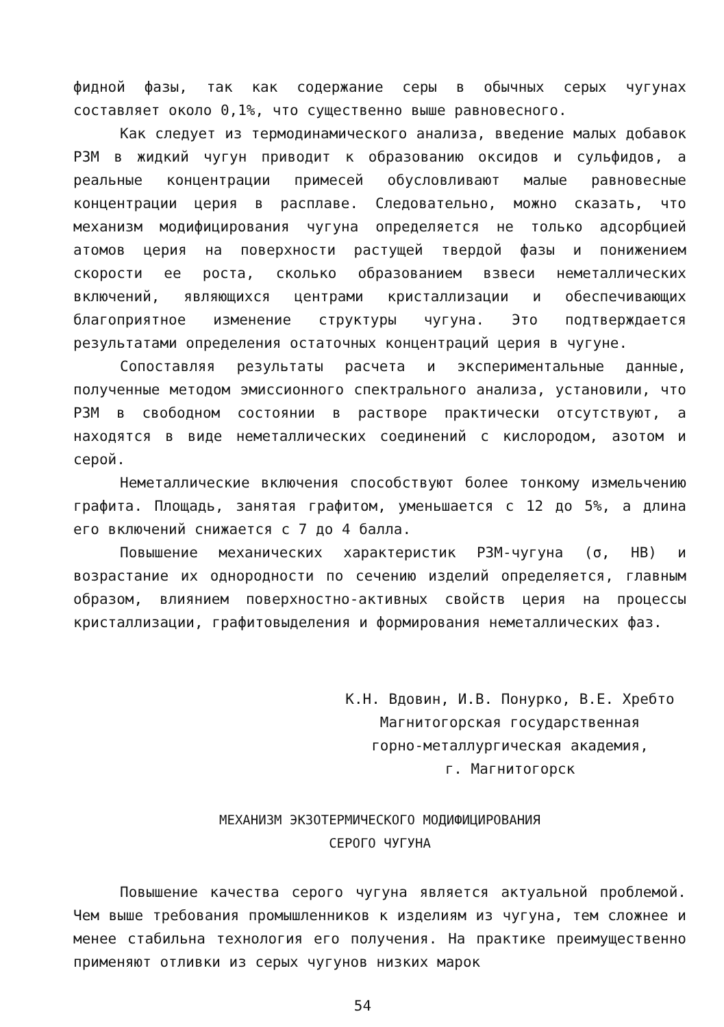фидной фазы, так как содержание серы в обычных серых чугунах составляет около 0,1%, что существенно выше равновесного.
Как следует из термодинамического анализа, введение малых добавок РЗМ в жидкий чугун приводит к образованию оксидов и сульфидов, а реальные концентрации примесей обусловливают малые равновесные концентрации церия в расплаве. Следовательно, можно сказать, что механизм модифицирования чугуна определяется не только адсорбцией атомов церия на поверхности растущей твердой фазы и понижением скорости ее роста, сколько образованием взвеси неметаллических включений, являющихся центрами кристаллизации и обеспечивающих благоприятное изменение структуры чугуна. Это подтверждается результатами определения остаточных концентраций церия в чугуне.
Сопоставляя результаты расчета и экспериментальные данные, полученные методом эмиссионного спектрального анализа, установили, что РЗМ в свободном состоянии в растворе практически отсутствуют, а находятся в виде неметаллических соединений с кислородом, азотом и серой.
Неметаллические включения способствуют более тонкому измельчению графита. Площадь, занятая графитом, уменьшается с 12 до 5%, а длина его включений снижается с 7 до 4 балла.
Повышение механических характеристик РЗМ-чугуна (σ, НВ) и возрастание их однородности по сечению изделий определяется, главным образом, влиянием поверхностно-активных свойств церия на процессы кристаллизации, графитовыделения и формирования неметаллических фаз.
К.Н. Вдовин, И.В. Понурко, В.Е. Хребто
Магнитогорская государственная
горно-металлургическая академия,
г. Магнитогорск
МЕХАНИЗМ ЭКЗОТЕРМИЧЕСКОГО МОДИФИЦИРОВАНИЯ
СЕРОГО ЧУГУНА
Повышение качества серого чугуна является актуальной проблемой. Чем выше требования промышленников к изделиям из чугуна, тем сложнее и менее стабильна технология его получения. На практике преимущественно применяют отливки из серых чугунов низких марок
54